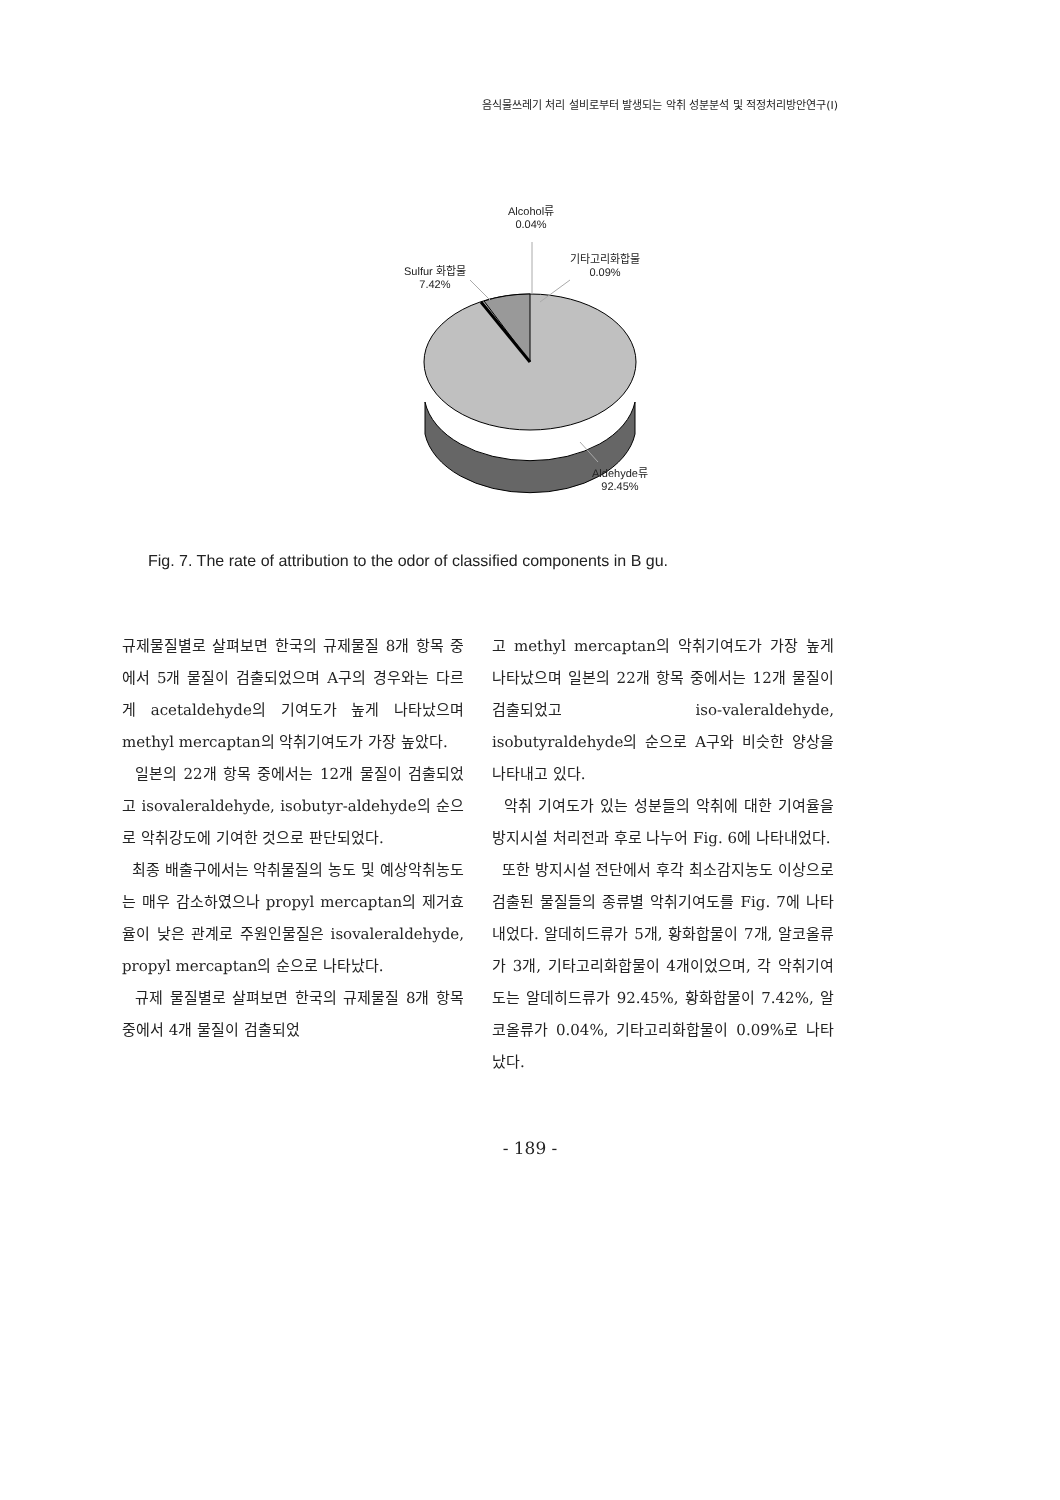음식물쓰레기 처리 설비로부터 발생되는 악취 성분분석 및 적정처리방안연구(Ⅰ)
Alcohol류
0.04%
Sulfur 화합물
7.42%
기타고리화합물
0.09%
Aldehyde류
92.45%
Fig. 7. The rate of attribution to the odor of classified components in B gu.
규제물질별로 살펴보면 한국의 규제물질 8개 항목 중에서 5개 물질이 검출되었으며 A구의 경우와는 다르게 acetaldehyde의 기여도가 높게 나타났으며 methyl mercaptan의 악취기여도가 가장 높았다.
일본의 22개 항목 중에서는 12개 물질이 검출되었고 isovaleraldehyde, isobutyr-aldehyde의 순으로 악취강도에 기여한 것으로 판단되었다.
최종 배출구에서는 악취물질의 농도 및 예상악취농도는 매우 감소하였으나 propyl mercaptan의 제거효율이 낮은 관계로 주원인물질은 isovaleraldehyde, propyl mercaptan의 순으로 나타났다.
규제 물질별로 살펴보면 한국의 규제물질 8개 항목 중에서 4개 물질이 검출되었
고 methyl mercaptan의 악취기여도가 가장 높게 나타났으며 일본의 22개 항목 중에서는 12개 물질이 검출되었고 iso-valeraldehyde, isobutyraldehyde의 순으로 A구와 비슷한 양상을 나타내고 있다.
악취 기여도가 있는 성분들의 악취에 대한 기여율을 방지시설 처리전과 후로 나누어 Fig. 6에 나타내었다.
또한 방지시설 전단에서 후각 최소감지농도 이상으로 검출된 물질들의 종류별 악취기여도를 Fig. 7에 나타내었다. 알데히드류가 5개, 황화합물이 7개, 알코올류가 3개, 기타고리화합물이 4개이었으며, 각 악취기여도는 알데히드류가 92.45%, 황화합물이 7.42%, 알코올류가 0.04%, 기타고리화합물이 0.09%로 나타났다.
- 189 -